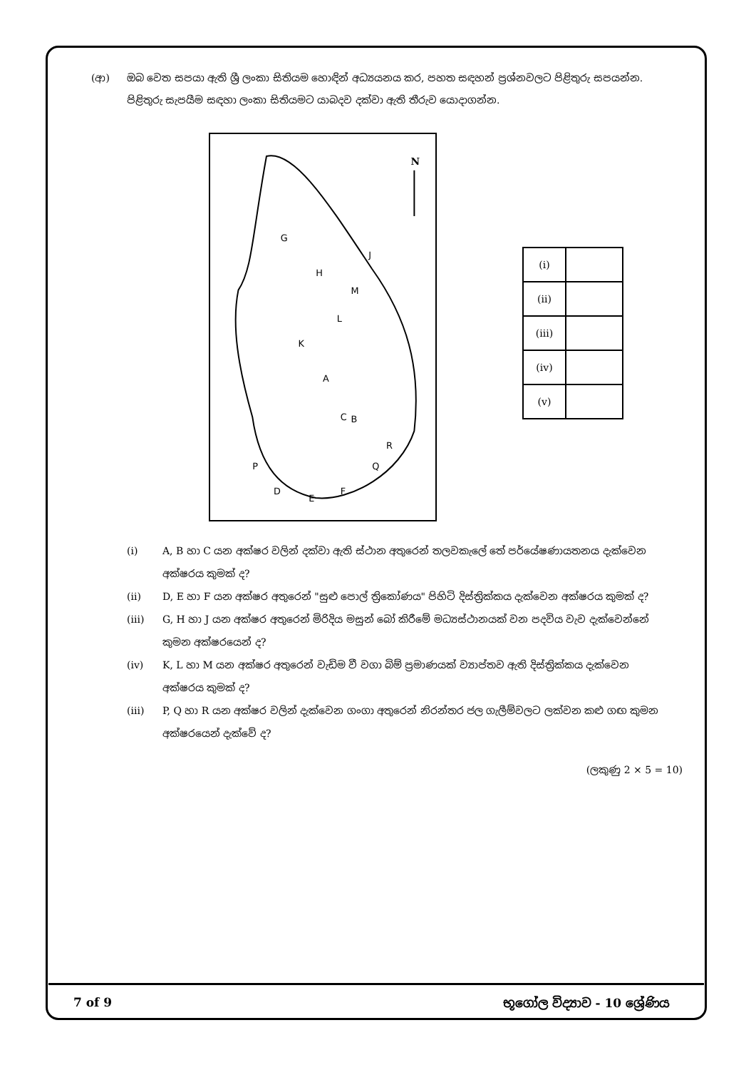(ආ) ඔබ වෙත සපයා ඇති ශ්‍රී ලංකා සිතියම හොඳින් අධ්‍යයනය කර, පහත සඳහන් ප්‍රශ්නවලට පිළිතුරු සපයන්න. පිළිතුරු සැපයීම සඳහා ලංකා සිතියමට යාබදව දක්වා ඇති තීරුව යොදාගන්න.
N
G
J
H
M
L
K
A
B
C
R
Q
P
D
E
F
| (i) | |
| (ii) | |
| (iii) | |
| (iv) | |
| (v) | |
(i) A, B හා C යන අක්ෂර වලින් දක්වා ඇති ස්ථාන අතුරෙන් තලවකැලේ තේ පර්යේෂණායතනය දැක්වෙන අක්ෂරය කුමක් ද?
(ii) D, E හා F යන අක්ෂර අතුරෙන් "සුළු පොල් ත්‍රිකෝණය" පිහිටි දිස්ත්‍රික්කය දැක්වෙන අක්ෂරය කුමක් ද?
(iii) G, H හා J යන අක්ෂර අතුරෙන් මිරිදිය මසුන් බෝ කිරීමේ මධ්‍යස්ථානයක් වන පදවිය වැව දැක්වෙන්නේ කුමන අක්ෂරයෙන් ද?
(iv) K, L හා M යන අක්ෂර අතුරෙන් වැඩිම වී වගා බිම් ප්‍රමාණයක් ව්‍යාප්තව ඇති දිස්ත්‍රික්කය දැක්වෙන අක්ෂරය කුමක් ද?
(iii) P, Q හා R යන අක්ෂර වලින් දැක්වෙන ගංගා අතුරෙන් නිරන්තර ජල ගැලීම්වලට ලක්වන කළු ගඟ කුමන අක්ෂරයෙන් දැක්වේ ද?
(ලකුණු 2 × 5 = 10)
7 of 9 භූගෝල විද්‍යාව - 10 ශ්‍රේණිය